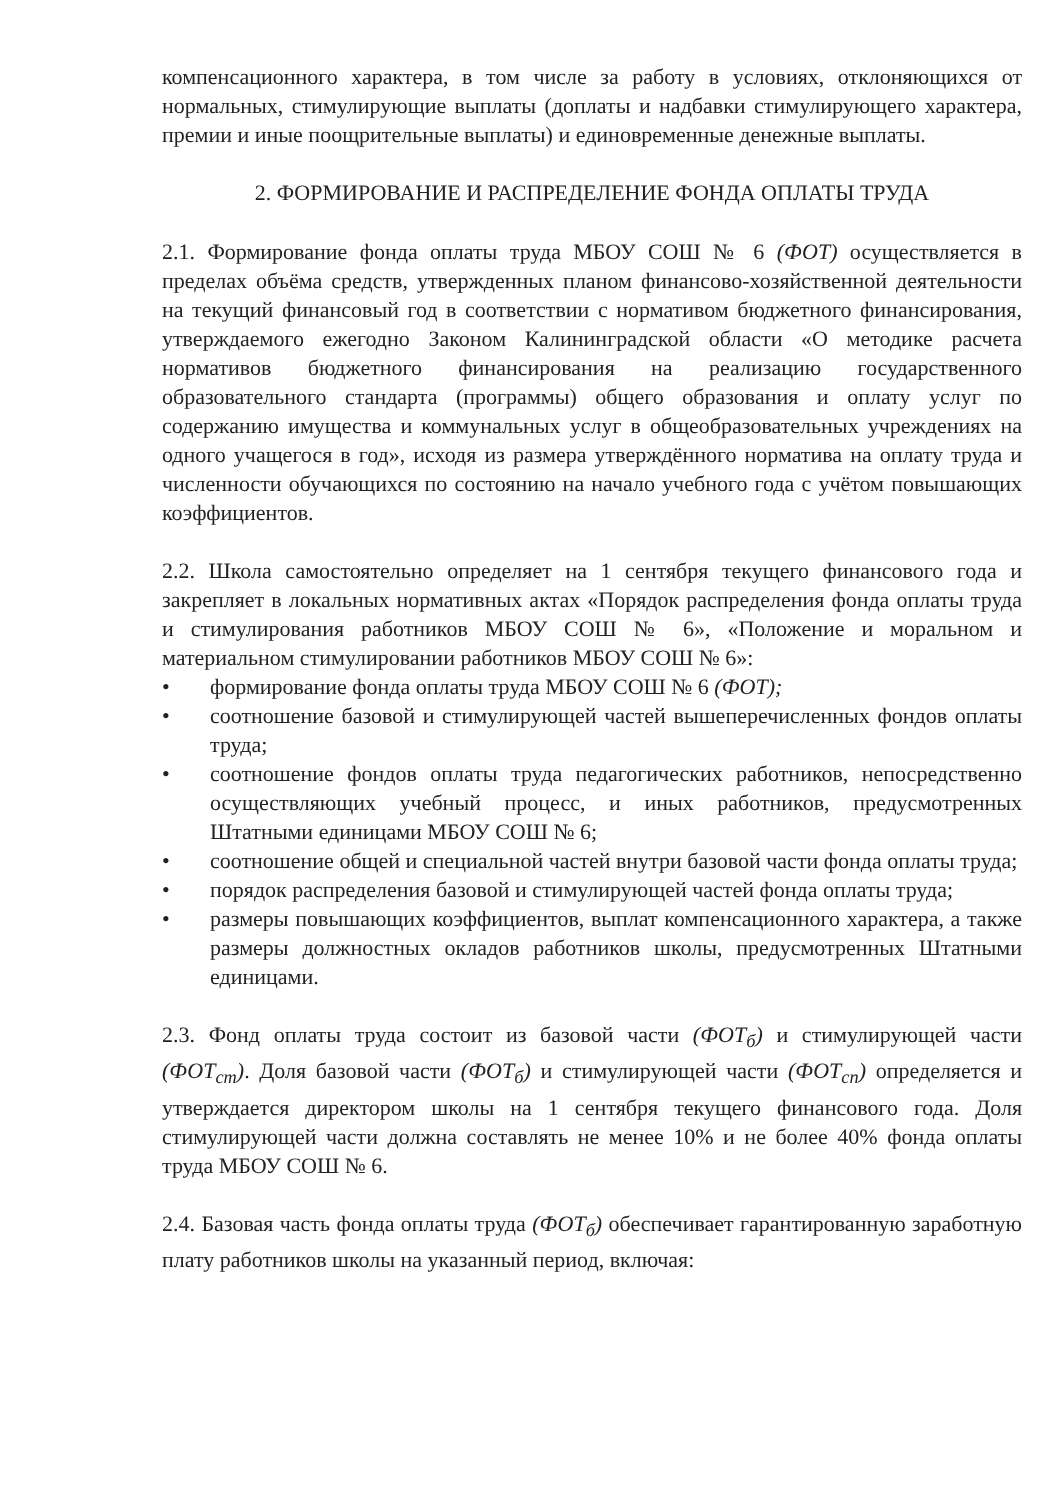компенсационного характера, в том числе за работу в условиях, отклоняющихся от нормальных, стимулирующие выплаты (доплаты и надбавки стимулирующего характера, премии и иные поощрительные выплаты) и единовременные денежные выплаты.
2. ФОРМИРОВАНИЕ И РАСПРЕДЕЛЕНИЕ ФОНДА ОПЛАТЫ ТРУДА
2.1. Формирование фонда оплаты труда МБОУ СОШ № 6 (ФОТ) осуществляется в пределах объёма средств, утвержденных планом финансово-хозяйственной деятельности на текущий финансовый год в соответствии с нормативом бюджетного финансирования, утверждаемого ежегодно Законом Калининградской области «О методике расчета нормативов бюджетного финансирования на реализацию государственного образовательного стандарта (программы) общего образования и оплату услуг по содержанию имущества и коммунальных услуг в общеобразовательных учреждениях на одного учащегося в год», исходя из размера утверждённого норматива на оплату труда и численности обучающихся по состоянию на начало учебного года с учётом повышающих коэффициентов.
2.2. Школа самостоятельно определяет на 1 сентября текущего финансового года и закрепляет в локальных нормативных актах «Порядок распределения фонда оплаты труда и стимулирования работников МБОУ СОШ № 6», «Положение и моральном и материальном стимулировании работников МБОУ СОШ № 6»:
• формирование фонда оплаты труда МБОУ СОШ № 6 (ФОТ);
• соотношение базовой и стимулирующей частей вышеперечисленных фондов оплаты труда;
• соотношение фондов оплаты труда педагогических работников, непосредственно осуществляющих учебный процесс, и иных работников, предусмотренных Штатными единицами МБОУ СОШ № 6;
• соотношение общей и специальной частей внутри базовой части фонда оплаты труда;
• порядок распределения базовой и стимулирующей частей фонда оплаты труда;
• размеры повышающих коэффициентов, выплат компенсационного характера, а также размеры должностных окладов работников школы, предусмотренных Штатными единицами.
2.3. Фонд оплаты труда состоит из базовой части (ФОТ<sub>б</sub>) и стимулирующей части (ФОТ<sub>ст</sub>). Доля базовой части (ФОТ<sub>б</sub>) и стимулирующей части (ФОТ<sub>сп</sub>) определяется и утверждается директором школы на 1 сентября текущего финансового года. Доля стимулирующей части должна составлять не менее 10% и не более 40% фонда оплаты труда МБОУ СОШ № 6.
2.4. Базовая часть фонда оплаты труда (ФОТ<sub>б</sub>) обеспечивает гарантированную заработную плату работников школы на указанный период, включая: